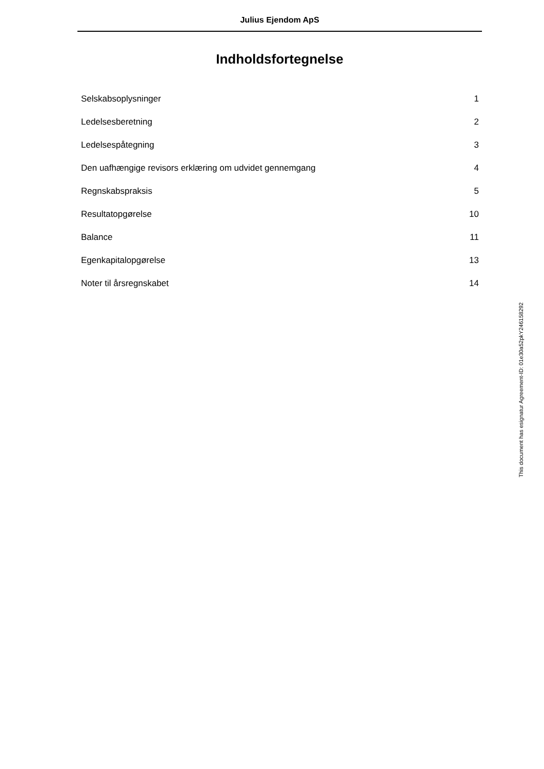Julius Ejendom ApS
Indholdsfortegnelse
Selskabsoplysninger 1
Ledelsesberetning 2
Ledelsespåtegning 3
Den uafhængige revisors erklæring om udvidet gennemgang 4
Regnskabspraksis 5
Resultatopgørelse 10
Balance 11
Egenkapitalopgørelse 13
Noter til årsregnskabet 14
This document has esignatur Agreement-ID: 01e30a52pkY246158292